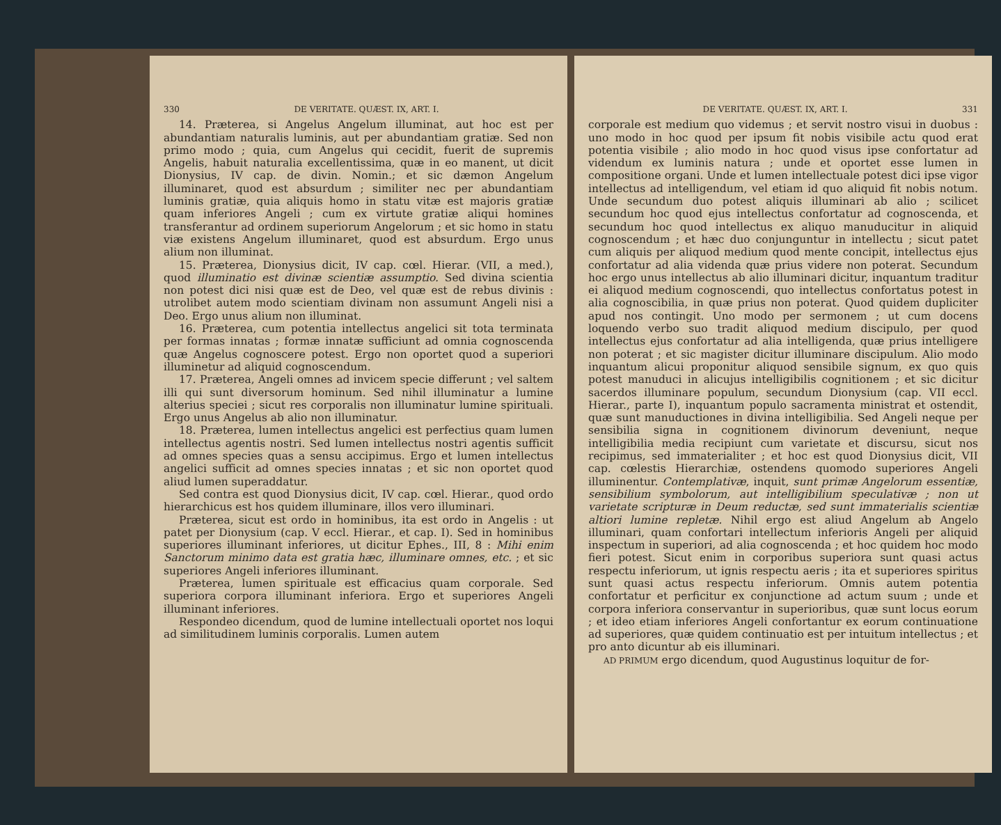330 DE VERITATE. QUÆST. IX, ART. I.
14. Præterea, si Angelus Angelum illuminat, aut hoc est per abundantiam naturalis luminis, aut per abundantiam gratiæ. Sed non primo modo ; quia, cum Angelus qui cecidit, fuerit de supremis Angelis, habuit naturalia excellentissima, quæ in eo manent, ut dicit Dionysius, IV cap. de divin. Nomin.; et sic dæmon Angelum illuminaret, quod est absurdum ; similiter nec per abundantiam luminis gratiæ, quia aliquis homo in statu vitæ est majoris gratiæ quam inferiores Angeli ; cum ex virtute gratiæ aliqui homines transferantur ad ordinem superiorum Angelorum ; et sic homo in statu viæ existens Angelum illuminaret, quod est absurdum. Ergo unus alium non illuminat.
15. Præterea, Dionysius dicit, IV cap. cœl. Hierar. (VII, a med.), quod illuminatio est divinæ scientiæ assumptio. Sed divina scientia non potest dici nisi quæ est de Deo, vel quæ est de rebus divinis : utrolibet autem modo scientiam divinam non assumunt Angeli nisi a Deo. Ergo unus alium non illuminat.
16. Præterea, cum potentia intellectus angelici sit tota terminata per formas innatas ; formæ innatæ sufficiunt ad omnia cognoscenda quæ Angelus cognoscere potest. Ergo non oportet quod a superiori illuminetur ad aliquid cognoscendum.
17. Præterea, Angeli omnes ad invicem specie differunt ; vel saltem illi qui sunt diversorum hominum. Sed nihil illuminatur a lumine alterius speciei ; sicut res corporalis non illuminatur lumine spirituali. Ergo unus Angelus ab alio non illuminatur.
18. Præterea, lumen intellectus angelici est perfectius quam lumen intellectus agentis nostri. Sed lumen intellectus nostri agentis sufficit ad omnes species quas a sensu accipimus. Ergo et lumen intellectus angelici sufficit ad omnes species innatas ; et sic non oportet quod aliud lumen superaddatur.
Sed contra est quod Dionysius dicit, IV cap. cœl. Hierar., quod ordo hierarchicus est hos quidem illuminare, illos vero illuminari.
Præterea, sicut est ordo in hominibus, ita est ordo in Angelis : ut patet per Dionysium (cap. V eccl. Hierar., et cap. I). Sed in hominibus superiores illuminant inferiores, ut dicitur Ephes., III, 8 : Mihi enim Sanctorum minimo data est gratia hæc, illuminare omnes, etc. ; et sic superiores Angeli inferiores illuminant.
Præterea, lumen spirituale est efficacius quam corporale. Sed superiora corpora illuminant inferiora. Ergo et superiores Angeli illuminant inferiores.
Respondeo dicendum, quod de lumine intellectuali oportet nos loqui ad similitudinem luminis corporalis. Lumen autem
DE VERITATE. QUÆST. IX, ART. I. 331
corporale est medium quo videmus ; et servit nostro visui in duobus : uno modo in hoc quod per ipsum fit nobis visibile actu quod erat potentia visibile ; alio modo in hoc quod visus ipse confortatur ad videndum ex luminis natura ; unde et oportet esse lumen in compositione organi. Unde et lumen intellectuale potest dici ipse vigor intellectus ad intelligendum, vel etiam id quo aliquid fit nobis notum. Unde secundum duo potest aliquis illuminari ab alio ; scilicet secundum hoc quod ejus intellectus confortatur ad cognoscenda, et secundum hoc quod intellectus ex aliquo manuducitur in aliquid cognoscendum ; et hæc duo conjunguntur in intellectu ; sicut patet cum aliquis per aliquod medium quod mente concipit, intellectus ejus confortatur ad alia videnda quæ prius videre non poterat. Secundum hoc ergo unus intellectus ab alio illuminari dicitur, inquantum traditur ei aliquod medium cognoscendi, quo intellectus confortatus potest in alia cognoscibilia, in quæ prius non poterat. Quod quidem dupliciter apud nos contingit. Uno modo per sermonem ; ut cum docens loquendo verbo suo tradit aliquod medium discipulo, per quod intellectus ejus confortatur ad alia intelligenda, quæ prius intelligere non poterat ; et sic magister dicitur illuminare discipulum. Alio modo inquantum alicui proponitur aliquod sensibile signum, ex quo quis potest manuduci in alicujus intelligibilis cognitionem ; et sic dicitur sacerdos illuminare populum, secundum Dionysium (cap. VII eccl. Hierar., parte I), inquantum populo sacramenta ministrat et ostendit, quæ sunt manuductiones in divina intelligibilia. Sed Angeli neque per sensibilia signa in cognitionem divinorum deveniunt, neque intelligibilia media recipiunt cum varietate et discursu, sicut nos recipimus, sed immaterialiter ; et hoc est quod Dionysius dicit, VII cap. cœlestis Hierarchiæ, ostendens quomodo superiores Angeli illuminentur. Contemplativæ, inquit, sunt primæ Angelorum essentiæ, sensibilium symbolorum, aut intelligibilium speculativæ ; non ut varietate scripturæ in Deum reductæ, sed sunt immaterialis scientiæ altiori lumine repletæ. Nihil ergo est aliud Angelum ab Angelo illuminari, quam confortari intellectum inferioris Angeli per aliquid inspectum in superiori, ad alia cognoscenda ; et hoc quidem hoc modo fieri potest. Sicut enim in corporibus superiora sunt quasi actus respectu inferiorum, ut ignis respectu aeris ; ita et superiores spiritus sunt quasi actus respectu inferiorum. Omnis autem potentia confortatur et perficitur ex conjunctione ad actum suum ; unde et corpora inferiora conservantur in superioribus, quæ sunt locus eorum ; et ideo etiam inferiores Angeli confortantur ex eorum continuatione ad superiores, quæ quidem continuatio est per intuitum intellectus ; et pro anto dicuntur ab eis illuminari.
AD PRIMUM ergo dicendum, quod Augustinus loquitur de for-